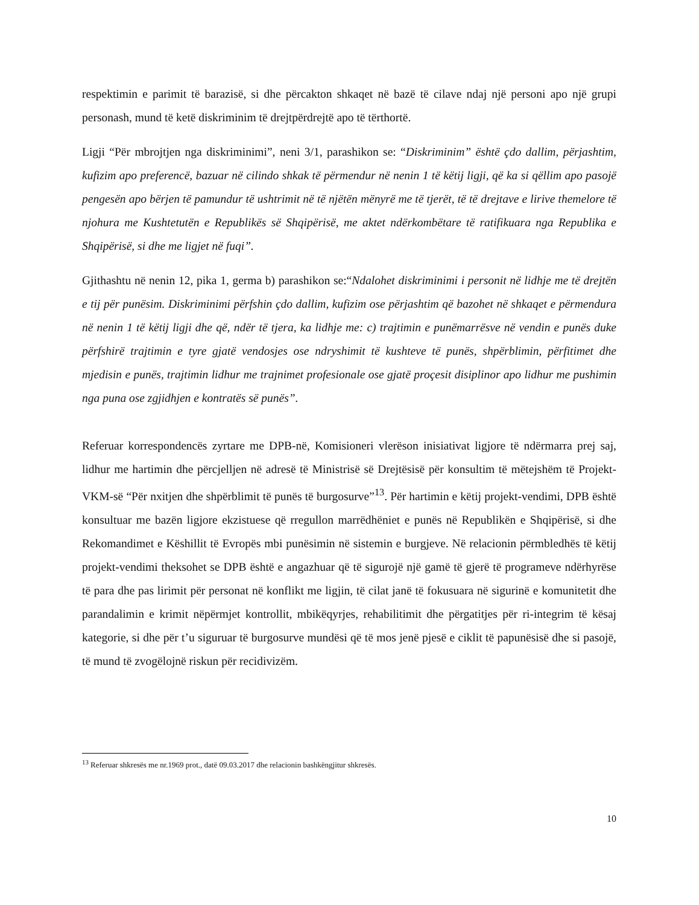respektimin e parimit të barazisë, si dhe përcakton shkaqet në bazë të cilave ndaj një personi apo një grupi personash, mund të ketë diskriminim të drejtpërdrejtë apo të tërthortë.
Ligji “Për mbrojtjen nga diskriminimi”, neni 3/1, parashikon se: “Diskriminim” është çdo dallim, përjashtim, kufizim apo preferencë, bazuar në cilindo shkak të përmendur në nenin 1 të këtij ligji, që ka si qëllim apo pasojë pengesën apo bërjen të pamundur të ushtrimit në të njëtën mënyrë me të tjerët, të të drejtave e lirive themelore të njohura me Kushtetutën e Republikës së Shqipërisë, me aktet ndërkombëtare të ratifikuara nga Republika e Shqipërisë, si dhe me ligjet në fuqi”.
Gjithashtu në nenin 12, pika 1, germa b) parashikon se:“Ndalohet diskriminimi i personit në lidhje me të drejtën e tij për punësim. Diskriminimi përfshin çdo dallim, kufizim ose përjashtim që bazohet në shkaqet e përmendura në nenin 1 të këtij ligji dhe që, ndër të tjera, ka lidhje me: c) trajtimin e punëmarrësve në vendin e punës duke përfshirë trajtimin e tyre gjatë vendosjes ose ndryshimit të kushteve të punës, shpërblimin, përfitimet dhe mjedisin e punës, trajtimin lidhur me trajnimet profesionale ose gjatë proçesit disiplinor apo lidhur me pushimin nga puna ose zgjidhjen e kontratës së punës”.
Referuar korrespondencës zyrtare me DPB-në, Komisioneri vlerëson inisiativat ligjore të ndërmarra prej saj, lidhur me hartimin dhe përcjelljen në adresë të Ministrisë së Drejtësisë për konsultim të mëtejshëm të Projekt-VKM-së “Për nxitjen dhe shpërblimit të punës të burgosurve”<sup>13</sup>. Për hartimin e këtij projekt-vendimi, DPB është konsultuar me bazën ligjore ekzistuese që rregullon marrëdhëniet e punës në Republikën e Shqipërisë, si dhe Rekomandimet e Këshillit të Evropës mbi punësimin në sistemin e burgjeve. Në relacionin përmbledhës të këtij projekt-vendimi theksohet se DPB është e angazhuar që të sigurojë një gamë të gjerë të programeve ndërhyrëse të para dhe pas lirimit për personat në konflikt me ligjin, të cilat janë të fokusuara në sigurinë e komunitetit dhe parandalimin e krimit nëpërmjet kontrollit, mbikëqyrjes, rehabilitimit dhe përgatitjes për ri-integrim të kësaj kategorie, si dhe për t’u siguruar të burgosurve mundësi që të mos jenë pjesë e ciklit të papunësisë dhe si pasojë, të mund të zvogëlojnë riskun për recidivizëm.
<sup>13</sup> Referuar shkresës me nr.1969 prot., datë 09.03.2017 dhe relacionin bashkëngjitur shkresës.
10